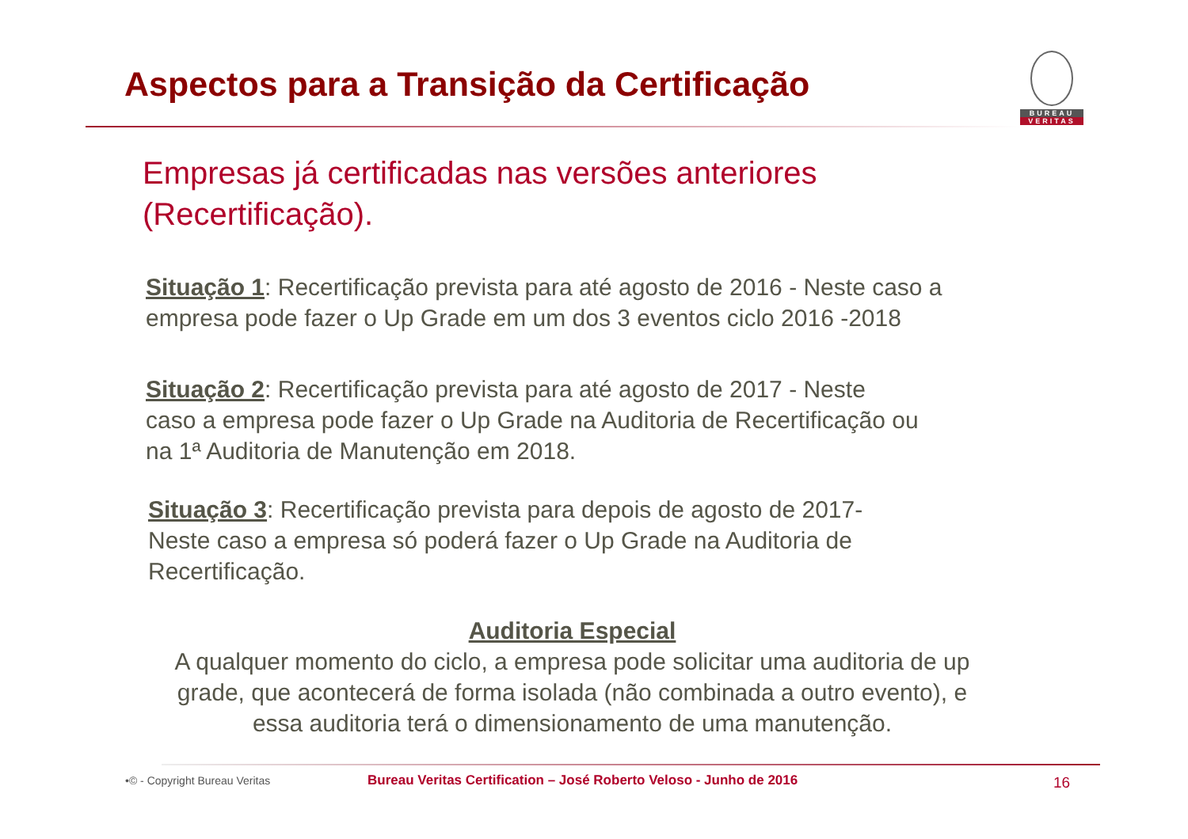Aspectos para a Transição da Certificação
BUREAU
VERITAS
Empresas já certificadas nas versões anteriores
(Recertificação).
Situação 1: Recertificação prevista para até agosto de 2016 - Neste caso a
empresa pode fazer o Up Grade em um dos 3 eventos ciclo 2016 -2018
Situação 2: Recertificação prevista para até agosto de 2017 - Neste
caso a empresa pode fazer o Up Grade na Auditoria de Recertificação ou
na 1ª Auditoria de Manutenção em 2018.
Situação 3: Recertificação prevista para depois de agosto de 2017-
Neste caso a empresa só poderá fazer o Up Grade na Auditoria de
Recertificação.
Auditoria Especial
A qualquer momento do ciclo, a empresa pode solicitar uma auditoria de up grade, que acontecerá de forma isolada (não combinada a outro evento), e essa auditoria terá o dimensionamento de uma manutenção.
•© - Copyright Bureau Veritas
Bureau Veritas Certification – José Roberto Veloso - Junho de 2016
16